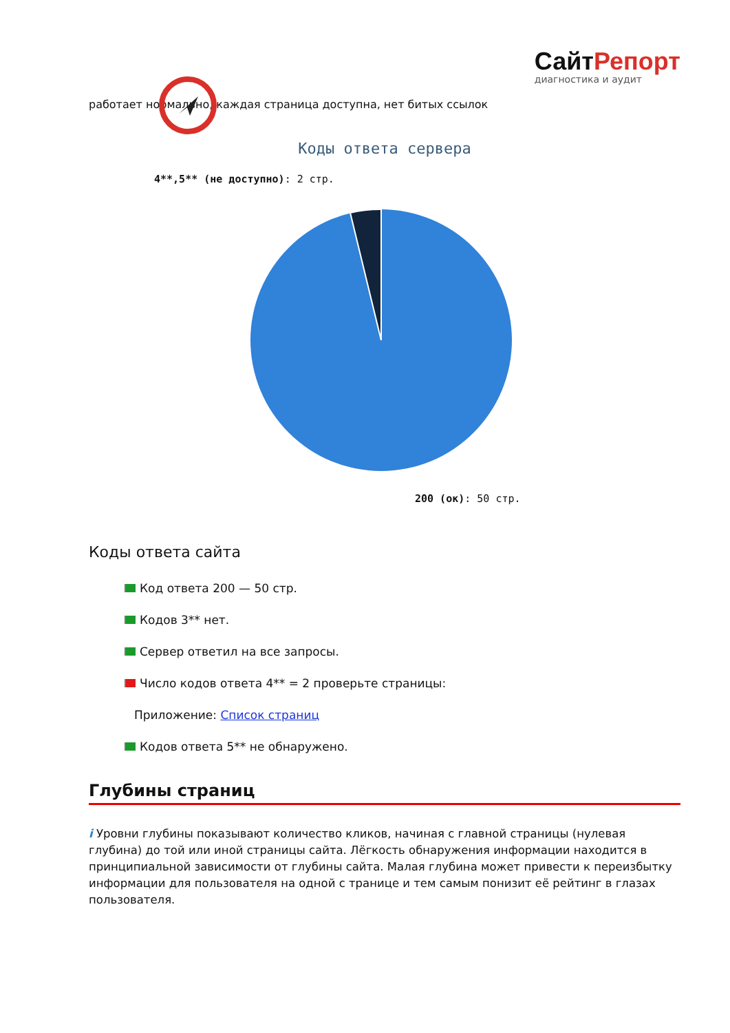СайтРепорт
диагностика и аудит
работает нормально, каждая страница доступна, нет битых ссылок
Коды ответа сервера
4**,5** (не доступно): 2 стр.
200 (ок): 50 стр.
Коды ответа сайта
Код ответа 200 — 50 стр.
Кодов 3** нет.
Сервер ответил на все запросы.
Число кодов ответа 4** = 2 проверьте страницы:
Приложение: Список страниц
Кодов ответа 5** не обнаружено.
Глубины страниц
i Уровни глубины показывают количество кликов, начиная с главной страницы (нулевая глубина) до той или иной страницы сайта. Лёгкость обнаружения информации находится в принципиальной зависимости от глубины сайта. Малая глубина может привести к переизбытку информации для пользователя на одной с транице и тем самым понизит её рейтинг в глазах пользователя.